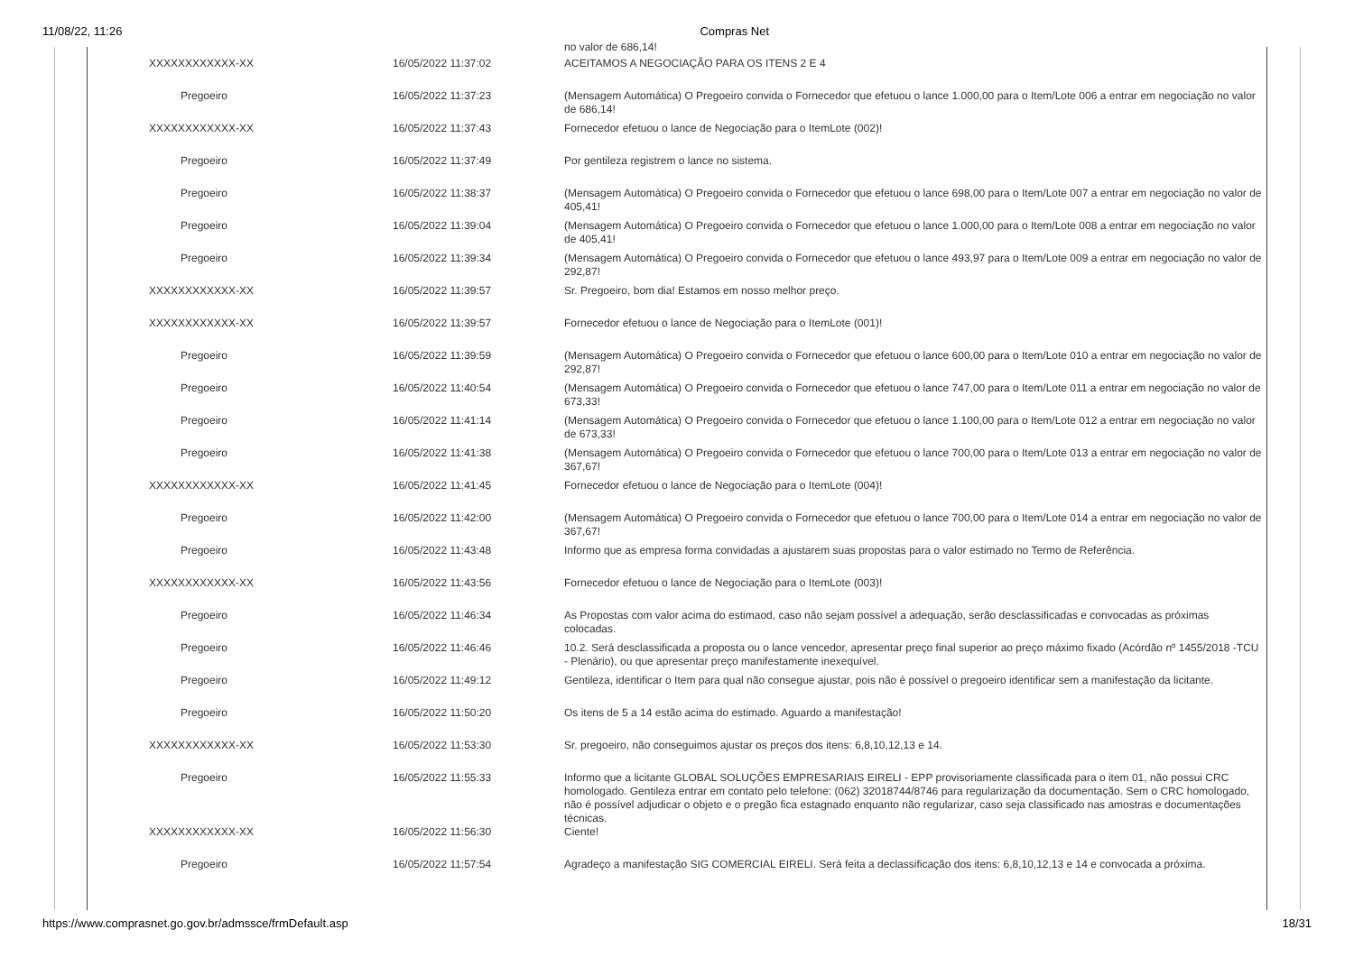11/08/22, 11:26 Compras Net
| | | no valor de 686,14! |
| XXXXXXXXXXXX-XX | 16/05/2022 11:37:02 | ACEITAMOS A NEGOCIAÇÃO PARA OS ITENS 2 E 4 |
| Pregoeiro | 16/05/2022 11:37:23 | (Mensagem Automática) O Pregoeiro convida o Fornecedor que efetuou o lance 1.000,00 para o Item/Lote 006 a entrar em negociação no valor de 686,14! |
| XXXXXXXXXXXX-XX | 16/05/2022 11:37:43 | Fornecedor efetuou o lance de Negociação para o ItemLote (002)! |
| Pregoeiro | 16/05/2022 11:37:49 | Por gentileza registrem o lance no sistema. |
| Pregoeiro | 16/05/2022 11:38:37 | (Mensagem Automática) O Pregoeiro convida o Fornecedor que efetuou o lance 698,00 para o Item/Lote 007 a entrar em negociação no valor de 405,41! |
| Pregoeiro | 16/05/2022 11:39:04 | (Mensagem Automática) O Pregoeiro convida o Fornecedor que efetuou o lance 1.000,00 para o Item/Lote 008 a entrar em negociação no valor de 405,41! |
| Pregoeiro | 16/05/2022 11:39:34 | (Mensagem Automática) O Pregoeiro convida o Fornecedor que efetuou o lance 493,97 para o Item/Lote 009 a entrar em negociação no valor de 292,87! |
| XXXXXXXXXXXX-XX | 16/05/2022 11:39:57 | Sr. Pregoeiro, bom dia! Estamos em nosso melhor preço. |
| XXXXXXXXXXXX-XX | 16/05/2022 11:39:57 | Fornecedor efetuou o lance de Negociação para o ItemLote (001)! |
| Pregoeiro | 16/05/2022 11:39:59 | (Mensagem Automática) O Pregoeiro convida o Fornecedor que efetuou o lance 600,00 para o Item/Lote 010 a entrar em negociação no valor de 292,87! |
| Pregoeiro | 16/05/2022 11:40:54 | (Mensagem Automática) O Pregoeiro convida o Fornecedor que efetuou o lance 747,00 para o Item/Lote 011 a entrar em negociação no valor de 673,33! |
| Pregoeiro | 16/05/2022 11:41:14 | (Mensagem Automática) O Pregoeiro convida o Fornecedor que efetuou o lance 1.100,00 para o Item/Lote 012 a entrar em negociação no valor de 673,33! |
| Pregoeiro | 16/05/2022 11:41:38 | (Mensagem Automática) O Pregoeiro convida o Fornecedor que efetuou o lance 700,00 para o Item/Lote 013 a entrar em negociação no valor de 367,67! |
| XXXXXXXXXXXX-XX | 16/05/2022 11:41:45 | Fornecedor efetuou o lance de Negociação para o ItemLote (004)! |
| Pregoeiro | 16/05/2022 11:42:00 | (Mensagem Automática) O Pregoeiro convida o Fornecedor que efetuou o lance 700,00 para o Item/Lote 014 a entrar em negociação no valor de 367,67! |
| Pregoeiro | 16/05/2022 11:43:48 | Informo que as empresa forma convidadas a ajustarem suas propostas para o valor estimado no Termo de Referência. |
| XXXXXXXXXXXX-XX | 16/05/2022 11:43:56 | Fornecedor efetuou o lance de Negociação para o ItemLote (003)! |
| Pregoeiro | 16/05/2022 11:46:34 | As Propostas com valor acima do estimaod, caso não sejam possível a adequação, serão desclassificadas e convocadas as próximas colocadas. |
| Pregoeiro | 16/05/2022 11:46:46 | 10.2. Será desclassificada a proposta ou o lance vencedor, apresentar preço final superior ao preço máximo fixado (Acórdão nº 1455/2018 -TCU - Plenário), ou que apresentar preço manifestamente inexequível. |
| Pregoeiro | 16/05/2022 11:49:12 | Gentileza, identificar o Item para qual não consegue ajustar, pois não é possível o pregoeiro identificar sem a manifestação da licitante. |
| Pregoeiro | 16/05/2022 11:50:20 | Os itens de 5 a 14 estão acima do estimado. Aguardo a manifestação! |
| XXXXXXXXXXXX-XX | 16/05/2022 11:53:30 | Sr. pregoeiro, não conseguimos ajustar os preços dos itens: 6,8,10,12,13 e 14. |
| Pregoeiro | 16/05/2022 11:55:33 | Informo que a licitante GLOBAL SOLUÇÕES EMPRESARIAIS EIRELI - EPP provisoriamente classificada para o item 01, não possui CRC homologado. Gentileza entrar em contato pelo telefone: (062) 32018744/8746 para regularização da documentação. Sem o CRC homologado, não é possível adjudicar o objeto e o pregão fica estagnado enquanto não regularizar, caso seja classificado nas amostras e documentações técnicas. |
| XXXXXXXXXXXX-XX | 16/05/2022 11:56:30 | Ciente! |
| Pregoeiro | 16/05/2022 11:57:54 | Agradeço a manifestação SIG COMERCIAL EIRELI. Será feita a declassificação dos itens: 6,8,10,12,13 e 14 e convocada a próxima. |
https://www.comprasnet.go.gov.br/admssce/frmDefault.asp 18/31